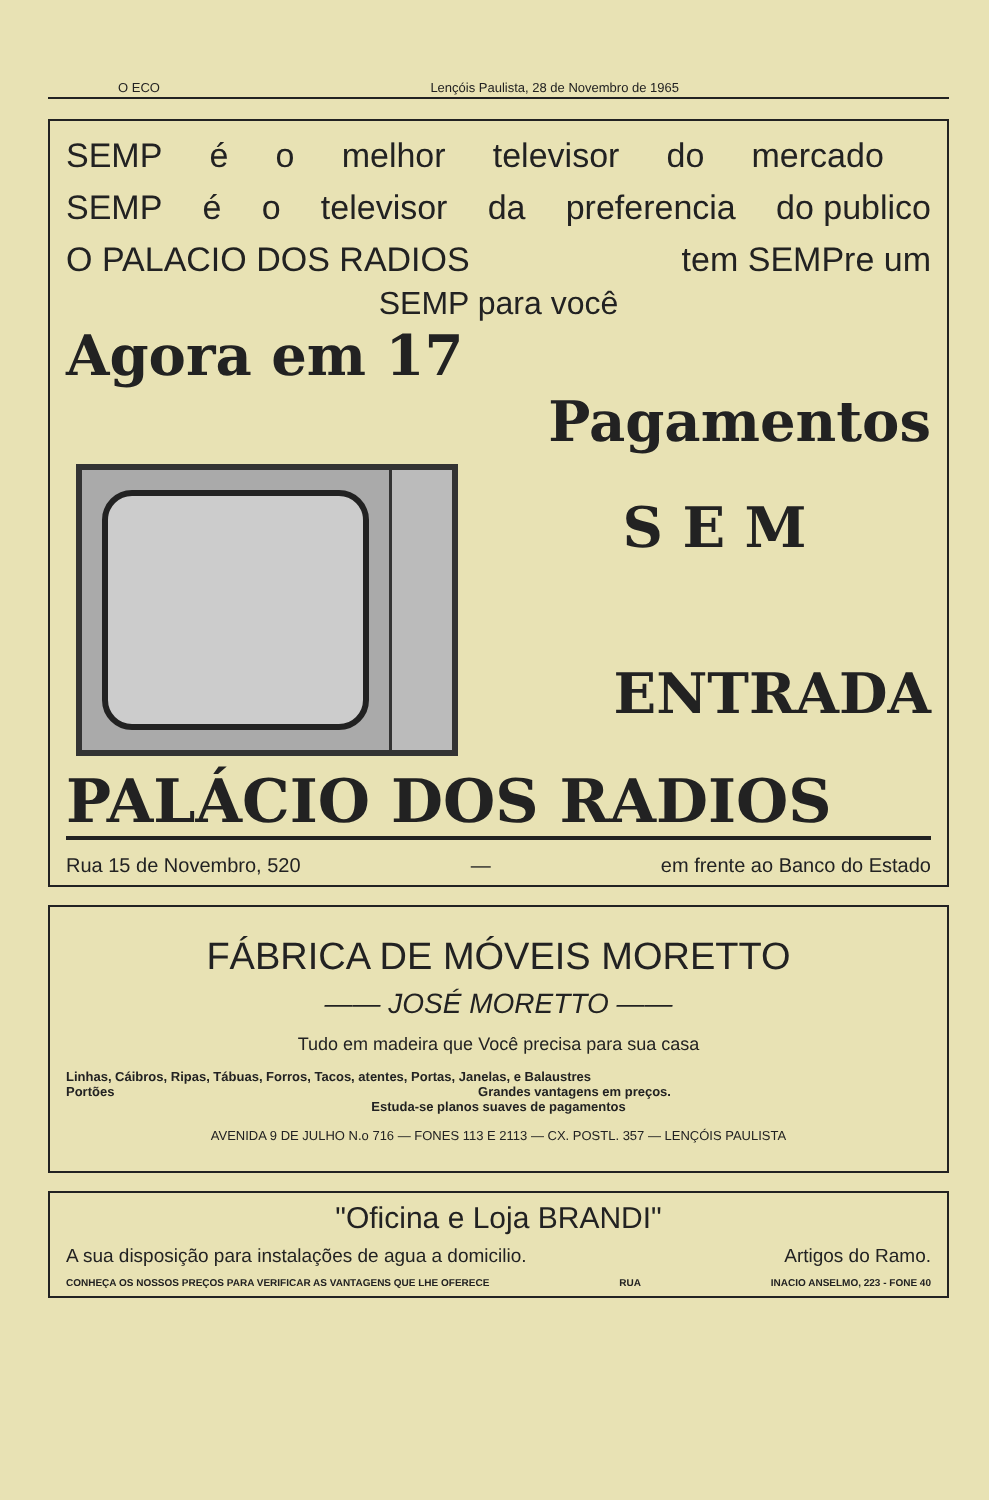O ECO Lençóis Paulista, 28 de Novembro de 1965
SEMP é o melhor televisor do mercado
SEMP é o televisor da preferencia do publico
O PALACIO DOS RADIOS tem SEMPre um
SEMP para você
Agora em 17
Pagamentos
S E M
ENTRADA
PALÁCIO DOS RADIOS
Rua 15 de Novembro, 520 — em frente ao Banco do Estado
FÁBRICA DE MÓVEIS MORETTO
—— JOSÉ MORETTO ——
Tudo em madeira que Você precisa para sua casa
Linhas, Cáibros, Ripas, Tábuas, Forros, Tacos, atentes, Portas, Janelas, e Balaustres
Portões Grandes vantagens em preços.
Estuda-se planos suaves de pagamentos
AVENIDA 9 DE JULHO N.o 716 — FONES 113 E 2113 — CX. POSTL. 357 — LENÇÓIS PAULISTA
"Oficina e Loja BRANDI"
A sua disposição para instalações de agua a domicilio. Artigos do Ramo.
CONHEÇA OS NOSSOS PREÇOS PARA VERIFICAR AS VANTAGENS QUE LHE OFERECE RUA INACIO ANSELMO, 223 - FONE 40